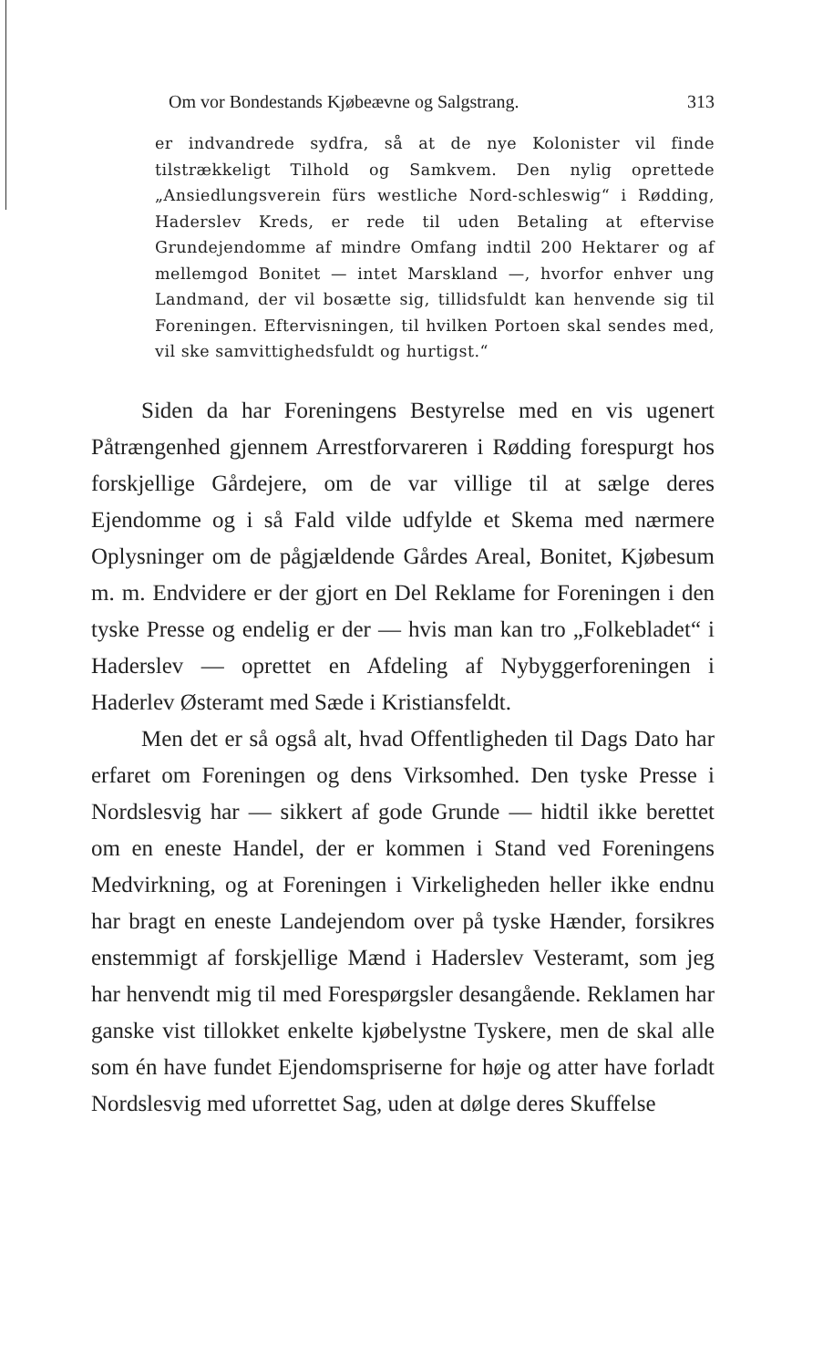Om vor Bondestands Kjøbeævne og Salgstrang. 313
er indvandrede sydfra, så at de nye Kolonister vil finde tilstrækkeligt Tilhold og Samkvem. Den nylig oprettede „Ansiedlungsverein fürs westliche Nord-schleswig“ i Rødding, Haderslev Kreds, er rede til uden Betaling at eftervise Grundejendomme af mindre Omfang indtil 200 Hektarer og af mellemgod Bonitet — intet Marskland —, hvorfor enhver ung Landmand, der vil bosætte sig, tillidsfuldt kan henvende sig til Foreningen. Eftervisningen, til hvilken Portoen skal sendes med, vil ske samvittighedsfuldt og hurtigst.“
Siden da har Foreningens Bestyrelse med en vis ugenert Påtrængenhed gjennem Arrestforvareren i Rødding forespurgt hos forskjellige Gårdejere, om de var villige til at sælge deres Ejendomme og i så Fald vilde udfylde et Skema med nærmere Oplysninger om de pågjældende Gårdes Areal, Bonitet, Kjøbesum m. m. Endvidere er der gjort en Del Reklame for Foreningen i den tyske Presse og endelig er der — hvis man kan tro „Folkebladet“ i Haderslev — oprettet en Afdeling af Nybyggerforeningen i Haderlev Østeramt med Sæde i Kristiansfeldt.
Men det er så også alt, hvad Offentligheden til Dags Dato har erfaret om Foreningen og dens Virksomhed. Den tyske Presse i Nordslesvig har — sikkert af gode Grunde — hidtil ikke berettet om en eneste Handel, der er kommen i Stand ved Foreningens Medvirkning, og at Foreningen i Virkeligheden heller ikke endnu har bragt en eneste Landejendom over på tyske Hænder, forsikres enstemmigt af forskjellige Mænd i Haderslev Vesteramt, som jeg har henvendt mig til med Forespørgsler desangående. Reklamen har ganske vist tillokket enkelte kjøbelystne Tyskere, men de skal alle som én have fundet Ejendomspriserne for høje og atter have forladt Nordslesvig med uforrettet Sag, uden at dølge deres Skuffelse